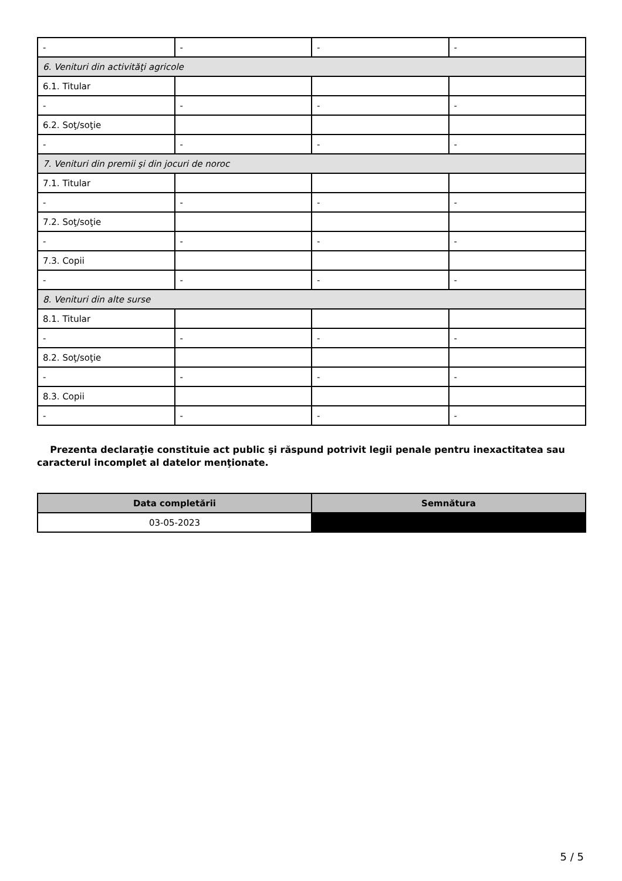| - | - | - | - |
| 6. Venituri din activităţi agricole | | | |
| 6.1. Titular | | | |
| - | - | - | - |
| 6.2. Soţ/soţie | | | |
| - | - | - | - |
| 7. Venituri din premii şi din jocuri de noroc | | | |
| 7.1. Titular | | | |
| - | - | - | - |
| 7.2. Soţ/soţie | | | |
| - | - | - | - |
| 7.3. Copii | | | |
| - | - | - | - |
| 8. Venituri din alte surse | | | |
| 8.1. Titular | | | |
| - | - | - | - |
| 8.2. Soţ/soţie | | | |
| - | - | - | - |
| 8.3. Copii | | | |
| - | - | - | - |
Prezenta declaraţie constituie act public şi răspund potrivit legii penale pentru inexactitatea sau caracterul incomplet al datelor menţionate.
| Data completării | Semnătura |
| --- | --- |
| 03-05-2023 | |
5 / 5